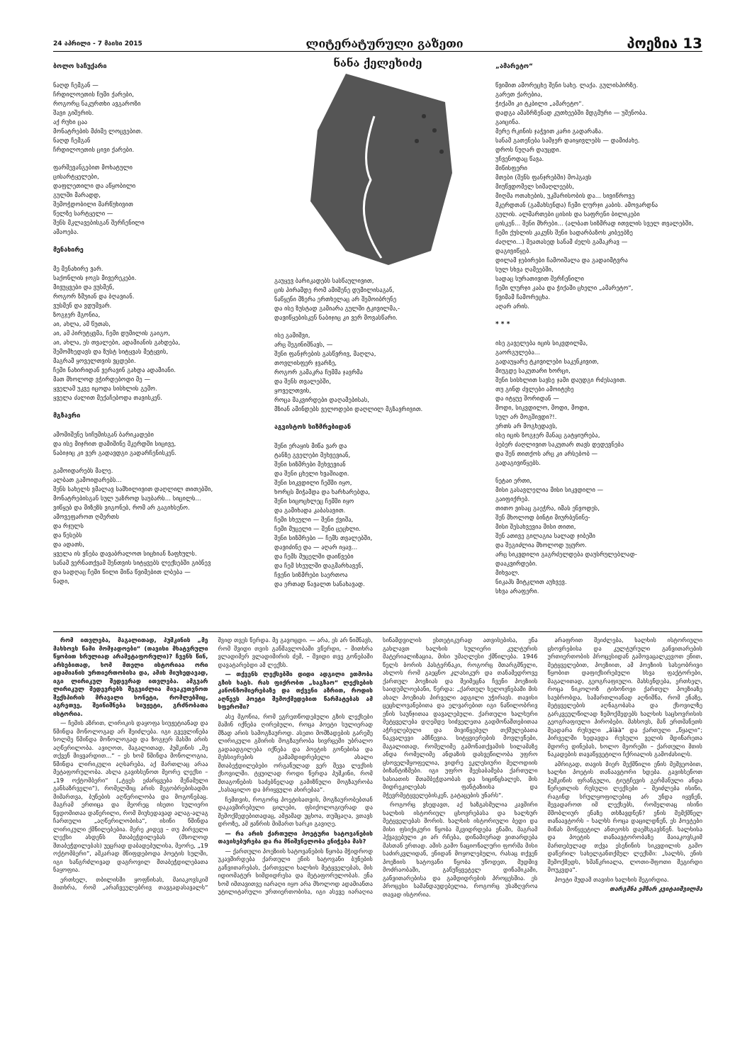24 აპრილი - 7 მაისი 2015 ლიტერატურული გაზეთი პოეზია 13
ბოლო საჩუქარი
ნაღდ ჩემგან —
ჩრდილოეთის ჩუმი ქარები,
როგორც ნაკურთხი ავგაროზი
შავი გიშერის.
აქ რუხი ცაა
მონატრების მძიმე ლოცვებით.
ნაღდ ჩემგან
ჩრდილოეთის ცივი ქარები.
ფარშევანგებით მოხატული
ცისარტყელები,
დაფლეთილი და აწყობილი
გულში მარადდ,
შემოჭდობილი მარწუხივით
წელზე სარტყელი —
შენს მკლავებისგან შერჩენილი
ამაოება.
მენახირე
მე მენახირე ვარ.
საქონლის ჯოგს მივერეკები.
მივუყვები და ვუსმენ,
როგორ ზმუიან და ბღავიან.
ვუსმენ და ვდუმვარ.
ზოგჯერ მგონია,
აი, ახლა, ამ წუთას,
აი, ამ პირუტყვმა, ჩემი დუმილის გაიგო,
აი, ახლა, ეს თვალები, ადამიანის გახდება,
შემომხედავს და ზუსტ სიტყვას მეტყვის,
მაგრამ ყოველთვის ვცდები.
ჩემი ნახირიდან ვერავინ გახდა ადამიანი.
მათ მხოლოდ ვჭირდებოდი მე —
ყველამ უკვე იცოდა სისხლის გემო.
ყველა ძალით მექაჩებოდა თავისკენ.
მგზავრი
ამომიშენე სიჩუმისგან ბარიკადები
და ისე მიჯრით დამიშინე მკერდში სიცივე,
ნაბიჯიც კი ვერ გადავდგი გადარჩენისკენ.
გამოიდარებს მალე.
ალბათ გამოიდარებს...
შენს სახელს ვმალავ სამხილივით დაღლილ თითებში,
მონატრებისგან სულ უაზროდ საუბარს... სიცილს...
ვიწყებ და მიზეზს ვიგონებ, რომ არ გაგიხსენო.
ამოვეფაროთ ღმერთს
და რჯულს
და წესებს
და ადათს,
ყველა ის ვნება დავაბრალოთ სიცხიან ზაფხულს.
სანამ ვერნათქვამ შენთვის სიტყვებს ლექსებში გიბნევ
და სადღაც ჩემი წილი მიწა წვიმებით ლბება —
ნადი,
ნანა ქელეხიძე
გაუყევ ბარიკადებს სასწაულივით,
ცის პირამდე რომ ამიშენე დუმილისაგან,
ნაწყენი მზერა ერთხელაც არ შემოიბრუნე
და ისე ზუსტად გამიარა გულში ტკივილმა,-
დავიწყებისკენ ნაბიჯიც კი ვერ მოვასწარი.
ისე გამიშვი,
არც შეგინიშნავს, —
შენი ფანჯრების გასწვრივ, მაღლა,
თოვლისფერ ჯვარზე,
როგორ გამაკრა ჩუმმა ჯავრმა
და შენს თვალებში,
ყოველთვის,
როცა მაკვირდები დაღამებისას,
მზიან ამინდებს ველოდები დაღლილ მგზავრივით.
აგვისტოს სიზმრებიდან
შენი ერაყის მიწა ვარ და
ტანზე გველები მეხვევიან,
შენი სიზმრები მეხვევიან
და შენი ცხელი ხვაშიადი.
შენი სიკვდილი ჩემში იყო,
ხორცს მიჭამდა და ხარხარებდა,
შენი სიცოცხლეც ჩემში იყო
და გამიხადა კაბასავით.
ჩემი სხეული — შენი ქვიშა,
ჩემი მუცელი — შენი ცეცხლი.
შენი სიზმრები — ჩემს თვალებში,
დავიძინე და — აღარ იყავ...
და ჩემს მუცელში დაიწვები
და ჩემ სხეულში დაგმარხავენ,
ჩვენი სიზმრები საერთოა
და ერთად წავალთ სანახავად.
„ამარეტო“
წვიმით ამორეცხე შენი სახე. ლაქა. გულისპირზე.
გარეთ ქარებია,
ჭიქაში კი ტკბილი „ამარეტო“.
დადგა ამაზრზენად კუთხეებში მდგმური — უშენობა.
გაიცინა.
მერე რკინის ჯაჭვით კარი გადარაზა.
სანამ გათენება სამჯერ დაიყივლებს — დამიძახე.
დროს ნუღარ დაუცდი.
უჩვენოდაც წავა.
მიწისფერი
მთები (შენს ფანჯრებში) მოჰგავს
მიუწვდომელ სიმაღლეებს,
მიღმა ოთახების, უკმარისობის და... სივიწროვე
მკერდთან (გამახსენდა) ჩემი ლურჯი კაბის. ამოვარდნა
გულის. ალმართები ცისის და საფრენი ბილიკები
ცისკენ... შენი მხრები... (ალბათ სიზმრად ითვლის სველ თვალებში,
ჩემი ქუსლის კაკუნს შენი სადარბაზოს კიბეებზე
ძაღლი...) მეათასედ სანამ ძელს გამაკრავ —
დაგივიწყებ.
დილამ ჯებირები ჩამოიშალა და გადაიმტვრა
სულ სხვა ღამეებში,
სადაც სურათივით შერჩენილი
ჩემი ლურჯი კაბა და ჭიქაში ცხელი „ამარეტო“,
წვიმამ ჩამორეცხა.
აღარ არის.
* * *
ისე გაველება იცის სიკვდილმა,
გაორგულება...
გადაუყარე ტკივილები საკენკივით,
მიუგდე საკუთარი ხორცი,
შენი სისხლით სავსე ჯამი დაუდგი რძესავით.
თუ გინდ ძვლები ამოიტეხე
და იტყუე შორიდან —
მოდი, სიკვდილო, მოდი, მოდი,
სულ არ მოგშივდი?!.
ერთს არ მოგხედავს,
ისე იცის ზოგჯერ მანაც გატყიურება,
ბებერ ძაღლივით საკუთარ თავს დედევნება
და შენ თითქოს არც კი არსებობ —
გადაგივიწყებს.
ნეტაი ერთი,
მისი გასავლელია მისი სიკვდილი —
გაიფიქრებ.
თითო ვისაც გაეჭრა, იმას ენვოდეს,
შენ მხოლოდ ბინტი მიურბენინე-
მისი შესახვევია მისი თითი,
შენ ათივე გილაგია სალად ჯიბეში
და შეგიძლია მხოლოდ უყურო.
არც სიკვდილი გაგრძელდება დაუსრულებლად-
დააკვირდები.
მიხვალ.
ნიკაპს მიტკლით აუხვევ.
სხვა არაფერი.
რომ ითვლება, მაგალითად, პუშკინის „მე მახსოვს წამი მომჯადოები“ (თავისი მხატვრული წყობით სრულიად არამეტაფორული)? ჩვენს წინ, არსებითად, ხომ მთელი ისტორიაა ორი ადამიანის ურთიერთობისა და, ამის მიუხედავად, იგი ლირიკულ შედევრად ითვლება. ამგვარ ლირიკულ შედევრებს შეგვიძლია მივაკუთვნოთ შექსპირის მრავალი სონეტი, რომლებშიც, აგრეთვე, შეინიშნება სიუჟეტი, გრძნობათა ისტორია.
— ჩემის აზრით, ლირიკის დაყოფა სიუჟეტიანად და წმინდა მონოლოგად არ შეიძლება. იგი გვევლინება ხოლმე წმინდა მონოლოგად და ზოგჯერ მასში არის აღწერილობა. ავიღოთ, მაგალითად, პუშკინის „მე თქვენ მიყვარდით...“ – ეს ხომ წმინდა მონოლოგია, წმინდა ლირიკული აღსარება, აქ მართლაც არაა მეტაფორულობა. ახლა გავიხსენოთ მეორე ლექსი – „19 ოქტომბერი“ („ტყეს ეძარცვება მეწამული განსაზრველი“), რომელშიც არის მეგობრებისადმი მიმართვა, ბუნების აღწერილობა და მოგონებაც. მაგრამ ერთიცა და მეორეც ისეთი სულიერი წვდომითაა დაწერილი, რომ მიუხედავად ალაგ-ალაგ ჩართული „აღწერილობისა“, ისინი წმინდა ლირიკული ქმნილებებია. მერე კიდევ – თუ პირველი ლექსი ახდენს შთაბეჭდილებას (მხოლოდ შთაბეჭდილებას) უეცრად დაბადებულისა, მეორე, „19 ოქტომბერი“, აშკარად მწიფდებოდა პოეტის სულში, იგი ხანგრძლივად დაგროვილ შთაბეჭდილებათა ნაყოფია.
ერთხელ, თბილისში ყოფნისას, მაიაკოვსკიმ მითხრა, რომ „არაჩვეულებრივ თავგადასავალს“ შვიდ თვეს წერდა. მე გავოცდი. — არა, ეს არ ნიშნავს, რომ შვიდი თვის განმავლობაში ვწერდი, – მითხრა ვლადიმერ ვლადიმირის ძემ, – შვიდი თვე გონებაში დავატარებდი ამ ლექსს.
— თქვენს ლექსებში დიდი ადგილი ეთმობა გზის ხატს. რას ფიქრობთ „საგზაო“ ლექსების კანონზომიერებაზე და თქვენი აზრით, როდის აღწევს პოეტი შემოქმედებით წარმატებას ამ სფეროში?
ასე მგონია, რომ ეგრეთწოდებული გზის ლექსები მაშინ იქნება ღირებული, როცა პოეტი სულიერად მზად არის სამოგზაუროდ. ასეთი მომზადების გარეშე ლირიკული გმირის მოგზაურობა სივრცეში უბრალო გადაადგილება იქნება და პოეტის გონებისა და მეხსიერების გამამდიდრებელი ახალი შთაბეჭდილებები ორგანულად ვერ შევა ლექსის ქსოვილში. ტყუილად როდი წერდა პუშკინი, რომ შთაგონების საძებნელად გამიზნული მოგზაურობა „სასაცილო და ბრიყვული ახირებაა“.
ჩემთვის, როგორც პოეტისათვის, მოგზაურობებთან დაკავშირებული ცილები, ფსიქოლოგიურად და შემოქმედებითადაც, ამჟამად უცხოა, თუმცაღა, ვთავს დროზე, ამ ჟანრის მიმართ ხარკი გავიღე.
— რა არის ქართული პოეტური ხატოვანების თავისებურება და რა მნიშვნელობა ენიჭება მას?
— ქართული პოეზიის ხატოვანების წყობა მჭიდროდ უკავშირდება ქართული ენის ხატოვანი ბუნების განვითარებას, ქართველი ხალხის მეტყველებას, მის იდიომატურ სიმდიდრესა და მეტაფორულობას. ენა ხომ იმთავითვე იარაღი იყო არა მხოლოდ ადამიანთა უტილიტარული ურთიერთობისა, იგი ასევე იარაღია სინამდვილის ესთეტიკურად ათვისებისა, ენა გახლავთ ხალხის სულიერი კულტურის მატერიალიზაცია, მისი უმაღლესი ქმნილება. 1946 წელს ბორის პასტერნაკი, როგორც მთარგმნელი, ახლოს რომ გაეცნო კლასიკურ და თანამედროვე ქართულ პოეზიას და შეიმეცნა ჩვენი პოეზიის საიდუმლოებანი, წერდა: „ქართულ ხელოვნებაში მის ახალ პოეზიას პირველი ადგილი უჭირავს. თავისი ცეცხლოვანებითა და ელვარებით იგი ნაწილობრივ ენის საუნჯითაა დავალებული. ქართული ხალხური მეტყველება დღემდე სიძველეთა გადმონაშთებითაა აჭრელებული და მივიწყებულ თქმულებათა ნაკვალევი ამჩნევია. სიტყვიერების მოვლენები, მაგალითად, რომელიმე გამონათქვამის სილამაზე ანდა რომელიმე ანდაზის დახვეწილობა უფრო ცხოველმყოფელია, ვიდრე ეკლესიური მელოდიის ბიზანტიზმები. იგი უფრო შეესაბამება ქართული ხასიათის შთამბეჭდაობას და სიცინცხალეს, მის მიდრეკილებას ფანტაზიისა და მჭევრმეტყველებისკენ, გატაცების უნარს“.
როგორც ვხედავთ, აქ ხაზგასმულია კავშირი ხალხის ისტორიულ ცხოვრებასა და ხალხურ მეტყველებას შორის. ხალხის ისტორიული ბედი და მისი ფსიქიკური წყობა მკვიდრდება ენაში, მაგრამ ჰქვავებული კი არ რჩება, დინამიურად ვითარდება მასთან ერთად. ამის გამო ნაციონალური ფორმა მისი საძირკვლიდან, ენიდან მოყოლებული, რასაც თქვენ პოეზიის ხატოვანი წყობა უწოდეთ, მუდმივ მოძრაობაში, განუწყვეტელ დინამიკაში, განვითარებისა და გამდიდრების პროცესშია. ეს პროცესი სამანდაუდებელია, როგორც უსაზღვროა თავად ისტორია.
არაფრით შეიძლება, ხალხის ისტორიული ცხოვრებისა და კულტურული განვითარების ურთიერთობის პროცესიდან გამოვაცალკევოთ ენით, მეტყველებით, პოეზიით, ამ პოეზიის სახეობრივი წყობით დაფიქსირებული სხვა ფაქტორები, მაგალითად, გეოგრაფიული. მახსენდება, ერთხელ, როცა ნიკოლოზ ტიხონოვი ქართულ პოეზიაზე საუბრობდა, სამართლიანად აღნიშნა, რომ ენაზე, მეტყველების აღნაგობასა და ქსოვილზე გარკვეულწილად ზემოქმედებს ხალხის საცხოვრისის გეოგრაფიული პირობები. მახსოვს, მან ერთმანეთს შეადარა რუსული „âîäà“ და ქართული „წყალი“; პირველში ხედავდა რუსული ველის მდინარეთა მდორე დინებას, ხოლო მეორეში – ქართული მთის ნაკადების თავაწყვეტილი ჩქრიალის გამოძახილს.
ამრიგად, თავის მიერ შექმნილი ენის მეშვეობით, ხალხი პოეტის თანაავტორი ხდება. გავიხსენოთ პუშკინის ფრანგული, ტიუტჩევის გერმანული ანდა წერეთლის რუსული ლექსები – შეიძლება ისინი, რაგინდ სრულყოფილებიც არ უნდა იყვნენ, შევადაროთ იმ ლექსებს, რომელთაც ისინი მშობლიურ ენაზე თხზავდნენ? ენის შემქმნელ თანაავტორს – ხალხს როცა დაცილდნენ, ეს პოეტები მიწას მოწყვეტილ ანთეოსს დაემსგავსნენ. ხალხისა და პოეტის თანაავტორობაზე მაიაკოვსკიმ მართებულად თქვა ესენინის სიკვდილის გამო დაწერილ სახელგანთქმულ ლექსში: „ხალხს, ენის შემოქმედს, ხმაწკრიალა, ლოთი-შფოთი შეგირდი მოუკვდა“.
პოეტი მუდამ თავისი ხალხის შეგირდია.
თარგმნა ემზარ კვიტაიშვილმა